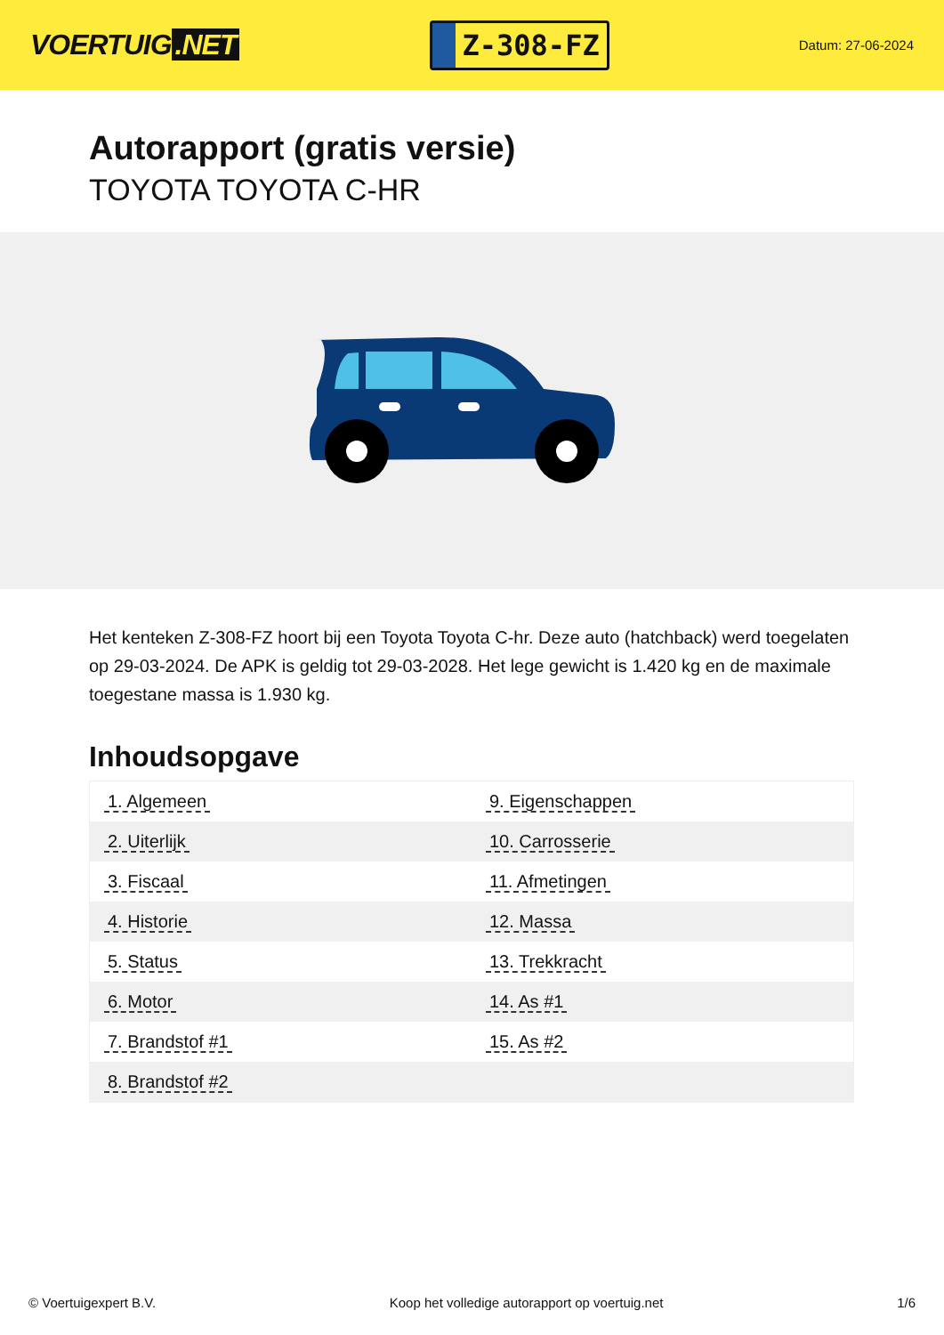VOERTUIG.NET
Z-308-FZ
Datum: 27-06-2024
Autorapport (gratis versie)
TOYOTA TOYOTA C-HR
Het kenteken Z-308-FZ hoort bij een Toyota Toyota C-hr. Deze auto (hatchback) werd toegelaten op 29-03-2024. De APK is geldig tot 29-03-2028. Het lege gewicht is 1.420 kg en de maximale toegestane massa is 1.930 kg.
Inhoudsopgave
| 1. Algemeen | 9. Eigenschappen |
| 2. Uiterlijk | 10. Carrosserie |
| 3. Fiscaal | 11. Afmetingen |
| 4. Historie | 12. Massa |
| 5. Status | 13. Trekkracht |
| 6. Motor | 14. As #1 |
| 7. Brandstof #1 | 15. As #2 |
| 8. Brandstof #2 | |
© Voertuigexpert B.V. Koop het volledige autorapport op voertuig.net
1/6